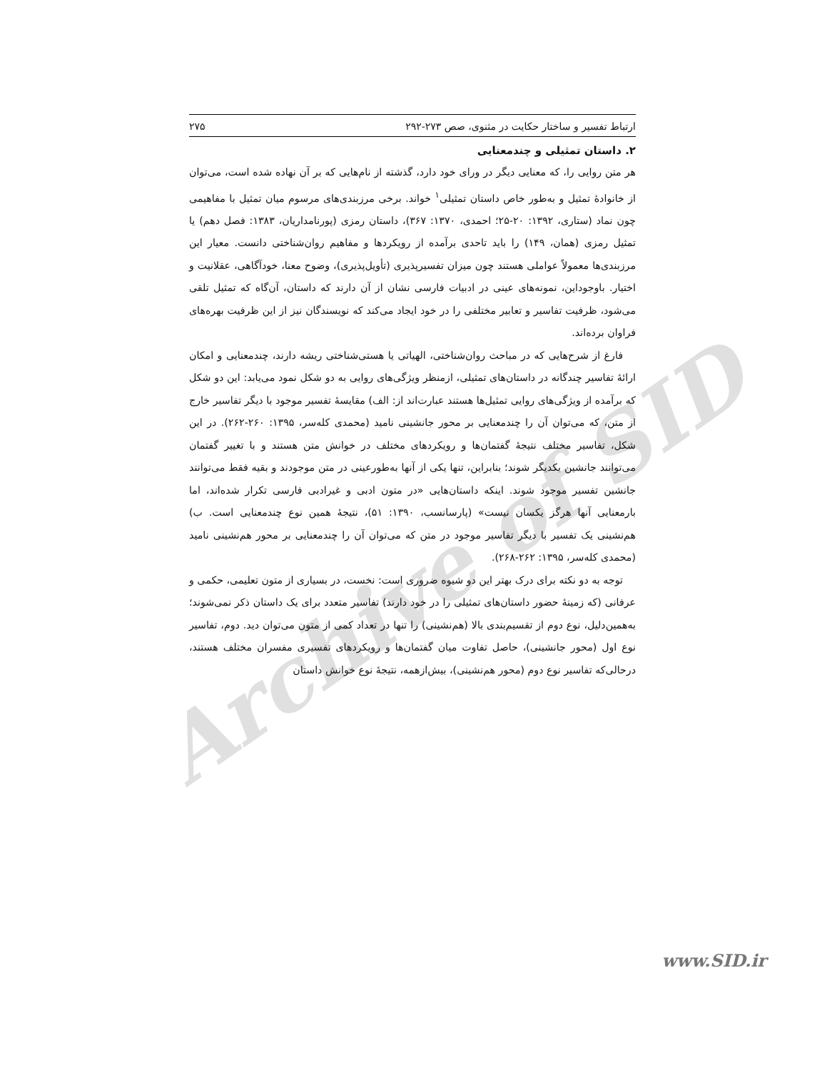Archive of SID
ارتباط تفسیر و ساختار حکایت در مثنوی، صص ۲۷۳-۲۹۲ ۲۷۵
۲. داستان تمثیلی و چندمعنایی
هر متن روایی را، که معنایی دیگر در ورای خود دارد، گذشته از نام‌هایی که بر آن نهاده شده است، می‌توان از خانوادهٔ تمثیل و به‌طور خاص داستان تمثیلی<sup>۱</sup> خواند. برخی مرزبندی‌های مرسوم میان تمثیل با مفاهیمی چون نماد (ستاری، ۱۳۹۲: ۲۰-۲۵؛ احمدی، ۱۳۷۰: ۳۶۷)، داستان رمزی (پورنامداریان، ۱۳۸۳: فصل دهم) یا تمثیل رمزی (همان، ۱۴۹) را باید تاحدی برآمده از رویکردها و مفاهیم روان‌شناختی دانست. معیار این مرزبندی‌ها معمولاً عواملی هستند چون میزان تفسیرپذیری (تأویل‌پذیری)، وضوح معنا، خودآگاهی، عقلانیت و اختیار. باوجوداین، نمونه‌های عینی در ادبیات فارسی نشان از آن دارند که داستان، آن‌گاه که تمثیل تلقی می‌شود، ظرفیت تفاسیر و تعابیر مختلفی را در خود ایجاد می‌کند که نویسندگان نیز از این ظرفیت بهره‌های فراوان برده‌اند.
فارغ از شرح‌هایی که در مباحث روان‌شناختی، الهیاتی یا هستی‌شناختی ریشه دارند، چندمعنایی و امکان ارائهٔ تفاسیر چندگانه در داستان‌های تمثیلی، ازمنظر ویژگی‌های روایی به دو شکل نمود می‌یابد: این دو شکل که برآمده از ویژگی‌های روایی تمثیل‌ها هستند عبارت‌اند از: الف) مقایسهٔ تفسیر موجود با دیگر تفاسیر خارج از متن، که می‌توان آن را چندمعنایی بر محور جانشینی نامید (محمدی کله‌سر، ۱۳۹۵: ۲۶۰-۲۶۲). در این شکل، تفاسیر مختلف نتیجهٔ گفتمان‌ها و رویکردهای مختلف در خوانش متن هستند و با تغییر گفتمان می‌توانند جانشین یکدیگر شوند؛ بنابراین، تنها یکی از آنها به‌طورعینی در متن موجودند و بقیه فقط می‌توانند جانشین تفسیر موجود شوند. اینکه داستان‌هایی «در متون ادبی و غیرادبی فارسی تکرار شده‌اند، اما بارمعنایی آنها هرگز یکسان نیست» (پارسانسب، ۱۳۹۰: ۵۱)، نتیجهٔ همین نوع چندمعنایی است. ب) هم‌نشینی یک تفسیر با دیگر تفاسیر موجود در متن که می‌توان آن را چندمعنایی بر محور هم‌نشینی نامید (محمدی کله‌سر، ۱۳۹۵: ۲۶۲-۲۶۸).
توجه به دو نکته برای درک بهتر این دو شیوه ضروری است: نخست، در بسیاری از متون تعلیمی، حکمی و عرفانی (که زمینهٔ حضور داستان‌های تمثیلی را در خود دارند) تفاسیر متعدد برای یک داستان ذکر نمی‌شوند؛ به‌همین‌دلیل، نوع دوم از تقسیم‌بندی بالا (هم‌نشینی) را تنها در تعداد کمی از متون می‌توان دید. دوم، تفاسیر نوع اول (محور جانشینی)، حاصل تفاوت میان گفتمان‌ها و رویکردهای تفسیری مفسران مختلف هستند، درحالی‌که تفاسیر نوع دوم (محور هم‌نشینی)، بیش‌ازهمه، نتیجهٔ نوع خوانش داستان
www.SID.ir